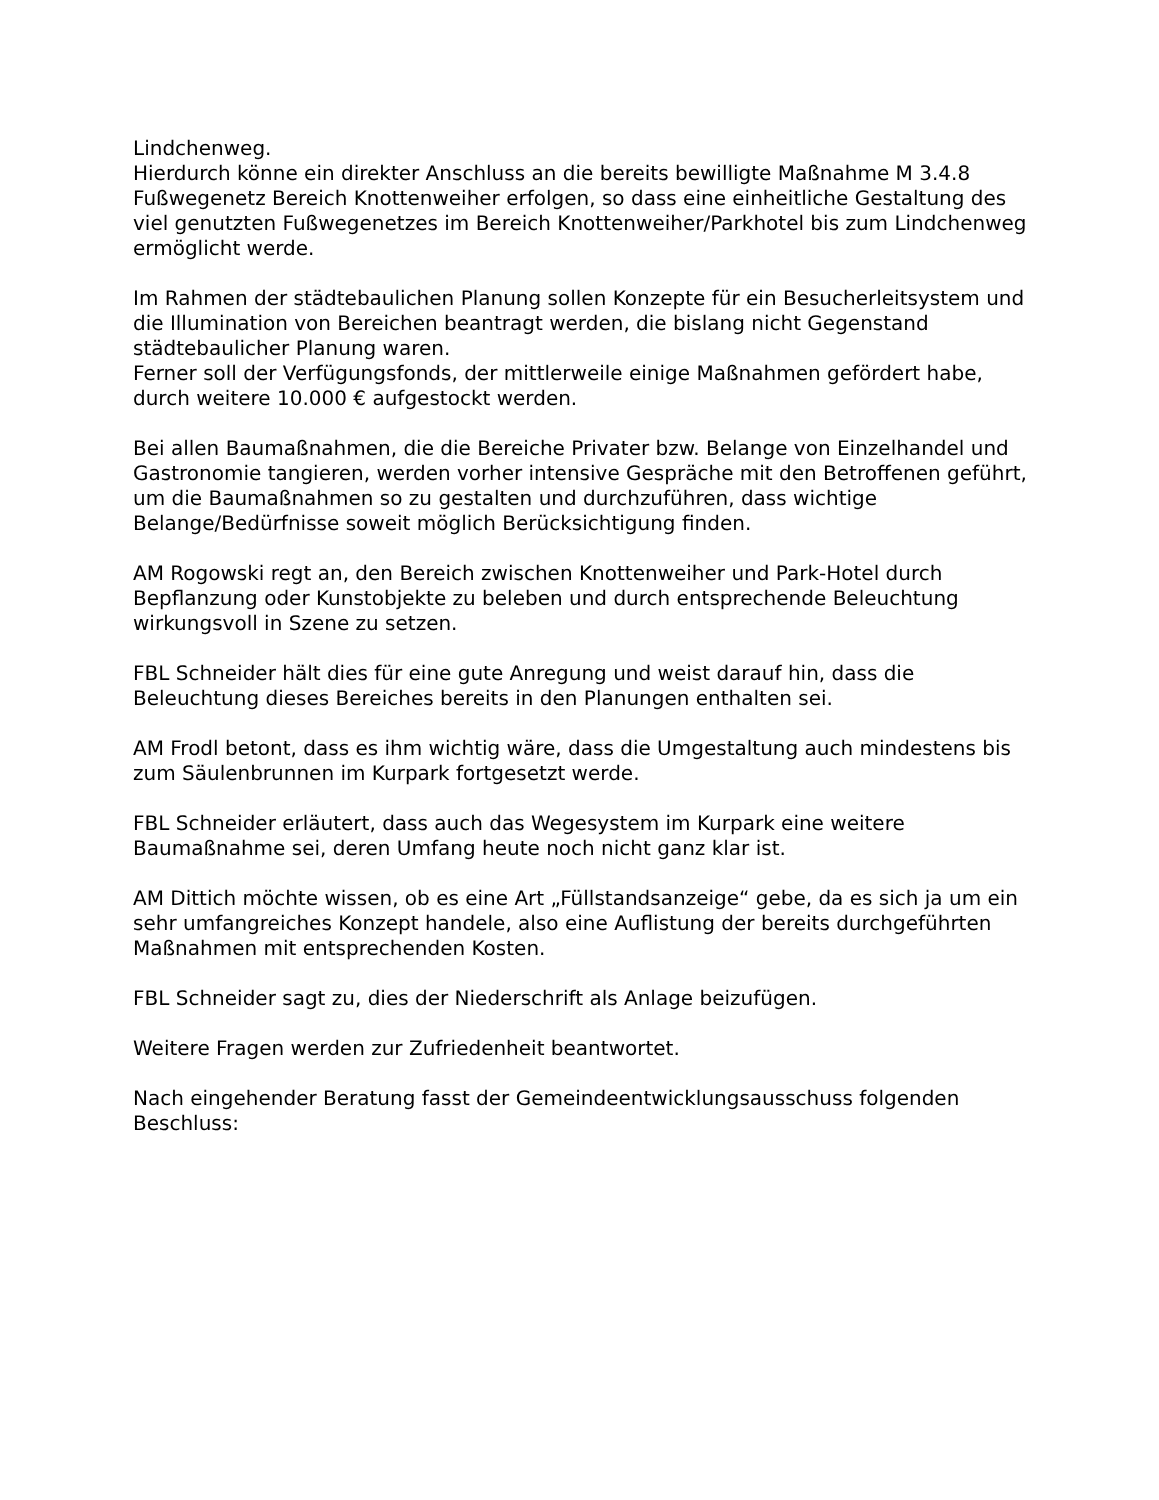Lindchenweg.
Hierdurch könne ein direkter Anschluss an die bereits bewilligte Maßnahme M 3.4.8 Fußwegenetz Bereich Knottenweiher erfolgen, so dass eine einheitliche Gestaltung des viel genutzten Fußwegenetzes im Bereich Knottenweiher/Parkhotel bis zum Lindchenweg ermöglicht werde.
Im Rahmen der städtebaulichen Planung sollen Konzepte für ein Besucherleitsystem und die Illumination von Bereichen beantragt werden, die bislang nicht Gegenstand städtebaulicher Planung waren.
Ferner soll der Verfügungsfonds, der mittlerweile einige Maßnahmen gefördert habe, durch weitere 10.000 € aufgestockt werden.
Bei allen Baumaßnahmen, die die Bereiche Privater bzw. Belange von Einzelhandel und Gastronomie tangieren, werden vorher intensive Gespräche mit den Betroffenen geführt, um die Baumaßnahmen so zu gestalten und durchzuführen, dass wichtige Belange/Bedürfnisse soweit möglich Berücksichtigung finden.
AM Rogowski regt an, den Bereich zwischen Knottenweiher und Park-Hotel durch Bepflanzung oder Kunstobjekte zu beleben und durch entsprechende Beleuchtung wirkungsvoll in Szene zu setzen.
FBL Schneider hält dies für eine gute Anregung und weist darauf hin, dass die Beleuchtung dieses Bereiches bereits in den Planungen enthalten sei.
AM Frodl betont, dass es ihm wichtig wäre, dass die Umgestaltung auch mindestens bis zum Säulenbrunnen im Kurpark fortgesetzt werde.
FBL Schneider erläutert, dass auch das Wegesystem im Kurpark eine weitere Baumaßnahme sei, deren Umfang heute noch nicht ganz klar ist.
AM Dittich möchte wissen, ob es eine Art „Füllstandsanzeige“ gebe, da es sich ja um ein sehr umfangreiches Konzept handele, also eine Auflistung der bereits durchgeführten Maßnahmen mit entsprechenden Kosten.
FBL Schneider sagt zu, dies der Niederschrift als Anlage beizufügen.
Weitere Fragen werden zur Zufriedenheit beantwortet.
Nach eingehender Beratung fasst der Gemeindeentwicklungsausschuss folgenden Beschluss: